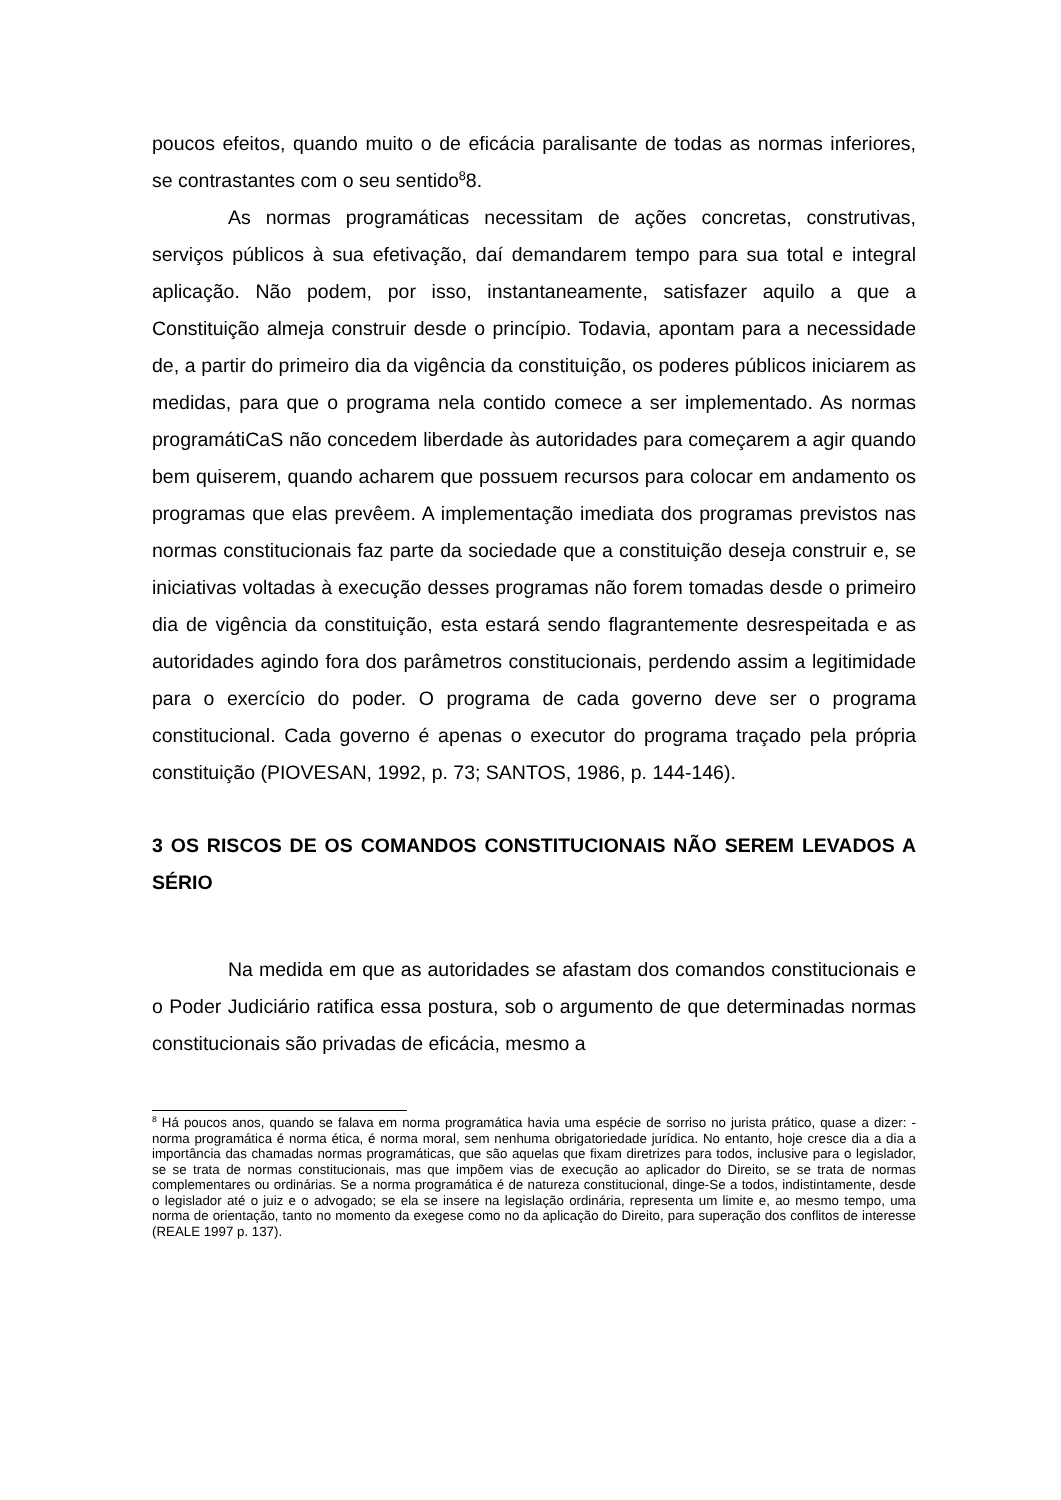poucos efeitos, quando muito o de eficácia paralisante de todas as normas inferiores, se contrastantes com o seu sentido<sup>8</sup>8.
As normas programáticas necessitam de ações concretas, construtivas, serviços públicos à sua efetivação, daí demandarem tempo para sua total e integral aplicação. Não podem, por isso, instantaneamente, satisfazer aquilo a que a Constituição almeja construir desde o princípio. Todavia, apontam para a necessidade de, a partir do primeiro dia da vigência da constituição, os poderes públicos iniciarem as medidas, para que o programa nela contido comece a ser implementado. As normas programátiCaS não concedem liberdade às autoridades para começarem a agir quando bem quiserem, quando acharem que possuem recursos para colocar em andamento os programas que elas prevêem. A implementação imediata dos programas previstos nas normas constitucionais faz parte da sociedade que a constituição deseja construir e, se iniciativas voltadas à execução desses programas não forem tomadas desde o primeiro dia de vigência da constituição, esta estará sendo flagrantemente desrespeitada e as autoridades agindo fora dos parâmetros constitucionais, perdendo assim a legitimidade para o exercício do poder. O programa de cada governo deve ser o programa constitucional. Cada governo é apenas o executor do programa traçado pela própria constituição (PIOVESAN, 1992, p. 73; SANTOS, 1986, p. 144-146).
3 OS RISCOS DE OS COMANDOS CONSTITUCIONAIS NÃO SEREM LEVADOS A SÉRIO
Na medida em que as autoridades se afastam dos comandos constitucionais e o Poder Judiciário ratifica essa postura, sob o argumento de que determinadas normas constitucionais são privadas de eficácia, mesmo a
<sup>8</sup> Há poucos anos, quando se falava em norma programática havia uma espécie de sorriso no jurista prático, quase a dizer: - norma programática é norma ética, é norma moral, sem nenhuma obrigatoriedade jurídica. No entanto, hoje cresce dia a dia a importância das chamadas normas programáticas, que são aquelas que fixam diretrizes para todos, inclusive para o legislador, se se trata de normas constitucionais, mas que impõem vias de execução ao aplicador do Direito, se se trata de normas complementares ou ordinárias. Se a norma programática é de natureza constitucional, dinge-Se a todos, indistintamente, desde o legislador até o juiz e o advogado; se ela se insere na legislação ordinária, representa um limite e, ao mesmo tempo, uma norma de orientação, tanto no momento da exegese como no da aplicação do Direito, para superação dos conflitos de interesse (REALE 1997 p. 137).